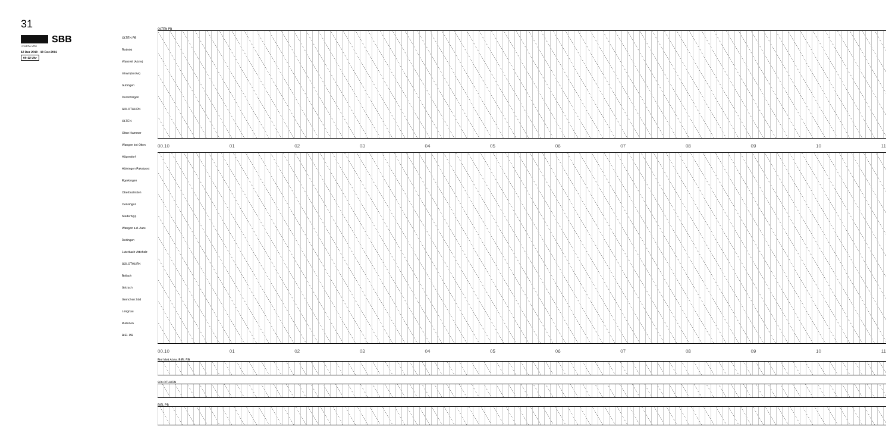31
SBB
I-FN-FPA-VPM
12 Dez 2010 - 10 Dez 2011
00-12 Uhr
OLTEN PB
Rothrist
Wanzwil (Abzw)
Inkwil (Verzw)
Subingen
Derendingen
SOLOTHURN
OLTEN
Olten Hammer
Wangen bei Olten
Hägendorf
Härkingen Paketpost
Egerkingen
Oberbuchsiten
Oensingen
Niederbipp
Wangen a.d. Aare
Deitingen
Luterbach-Attisholz
SOLOTHURN
Bellach
Selzach
Grenchen Süd
Lengnau
Pieterlen
BIEL PB
OLTEN PB
00.10 01 02 03 04 05 06 07 08 09 10 11
00.10 01 02 03 04 05 06 07 08 09 10 11
Biel Mett Abzw. BIEL RB
SOLOTHURN
BIEL PB